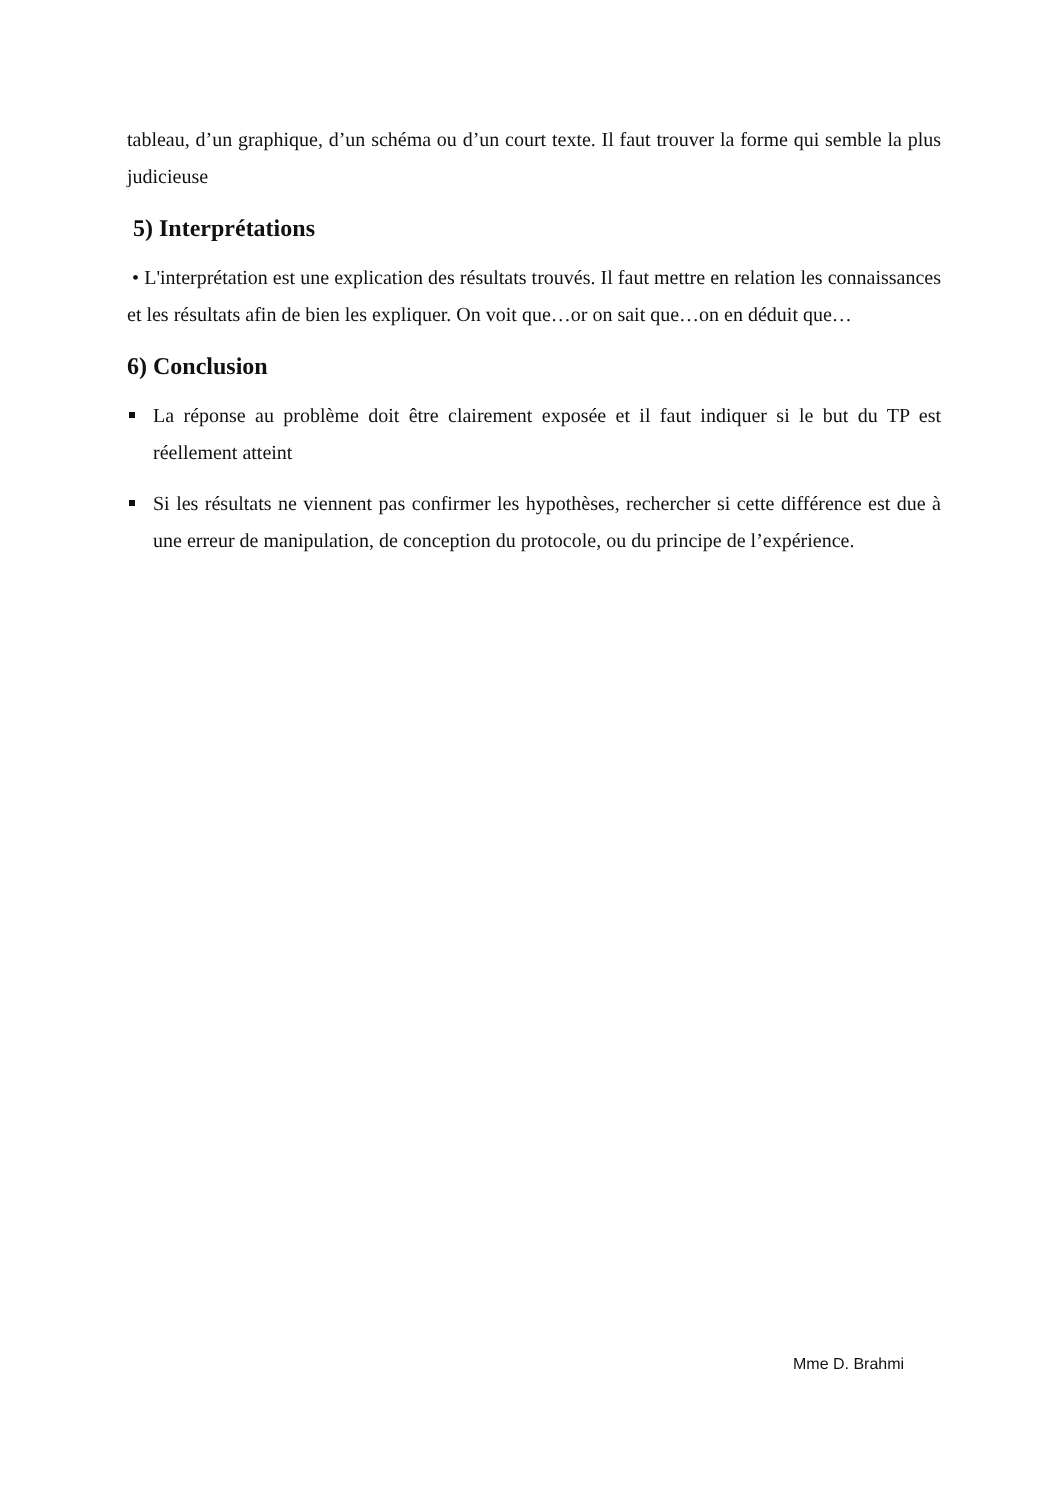tableau, d’un graphique, d’un schéma ou d’un court texte. Il faut trouver la forme qui semble la plus judicieuse
5) Interprétations
• L'interprétation est une explication des résultats trouvés. Il faut mettre en relation les connaissances et les résultats afin de bien les expliquer. On voit que…or on sait que…on en déduit que…
6) Conclusion
La réponse au problème doit être clairement exposée et il faut indiquer si le but du TP est réellement atteint
Si les résultats ne viennent pas confirmer les hypothèses, rechercher si cette différence est due à une erreur de manipulation, de conception du protocole, ou du principe de l’expérience.
Mme D. Brahmi